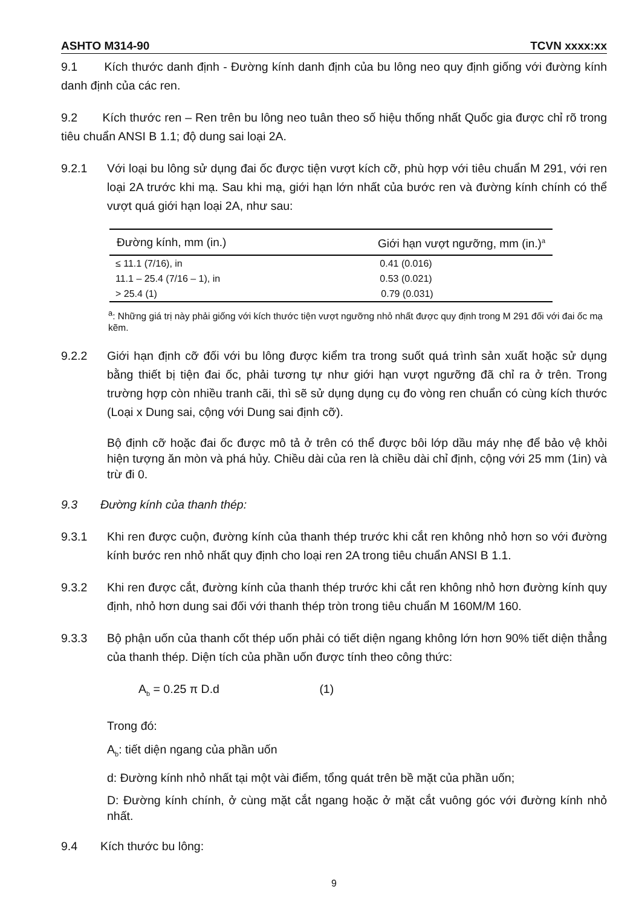ASHTO M314-90 TCVN xxxx:xx
9.1 Kích thước danh định - Đường kính danh định của bu lông neo quy định giống với đường kính danh định của các ren.
9.2 Kích thước ren – Ren trên bu lông neo tuân theo số hiệu thống nhất Quốc gia được chỉ rõ trong tiêu chuẩn ANSI B 1.1; độ dung sai loại 2A.
9.2.1 Với loại bu lông sử dụng đai ốc được tiện vượt kích cỡ, phù hợp với tiêu chuẩn M 291, với ren loại 2A trước khi mạ. Sau khi mạ, giới hạn lớn nhất của bước ren và đường kính chính có thể vượt quá giới hạn loại 2A, như sau:
| Đường kính, mm (in.) | Giới hạn vượt ngưỡng, mm (in.)<sup>a</sup> |
| --- | --- |
| ≤ 11.1 (7/16), in | 0.41 (0.016) |
| 11.1 – 25.4 (7/16 – 1), in | 0.53 (0.021) |
| > 25.4 (1) | 0.79 (0.031) |
<sup>a</sup>: Những giá trị này phải giống với kích thước tiện vượt ngưỡng nhỏ nhất được quy định trong M 291 đối với đai ốc mạ kẽm.
9.2.2 Giới hạn định cỡ đối với bu lông được kiểm tra trong suốt quá trình sản xuất hoặc sử dụng bằng thiết bị tiện đai ốc, phải tương tự như giới hạn vượt ngưỡng đã chỉ ra ở trên. Trong trường hợp còn nhiều tranh cãi, thì sẽ sử dụng dụng cụ đo vòng ren chuẩn có cùng kích thước (Loại x Dung sai, cộng với Dung sai định cỡ).
Bộ định cỡ hoặc đai ốc được mô tả ở trên có thể được bôi lớp dầu máy nhẹ để bảo vệ khỏi hiện tượng ăn mòn và phá hủy. Chiều dài của ren là chiều dài chỉ định, cộng với 25 mm (1in) và trừ đi 0.
9.3 Đường kính của thanh thép:
9.3.1 Khi ren được cuộn, đường kính của thanh thép trước khi cắt ren không nhỏ hơn so với đường kính bước ren nhỏ nhất quy định cho loại ren 2A trong tiêu chuẩn ANSI B 1.1.
9.3.2 Khi ren được cắt, đường kính của thanh thép trước khi cắt ren không nhỏ hơn đường kính quy định, nhỏ hơn dung sai đối với thanh thép tròn trong tiêu chuẩn M 160M/M 160.
9.3.3 Bộ phận uốn của thanh cốt thép uốn phải có tiết diện ngang không lớn hơn 90% tiết diện thẳng của thanh thép. Diện tích của phần uốn được tính theo công thức:
A<sub>b</sub> = 0.25 π D.d (1)
Trong đó:
A<sub>b</sub>: tiết diện ngang của phần uốn
d: Đường kính nhỏ nhất tại một vài điểm, tổng quát trên bề mặt của phần uốn;
D: Đường kính chính, ở cùng mặt cắt ngang hoặc ở mặt cắt vuông góc với đường kính nhỏ nhất.
9.4 Kích thước bu lông:
9